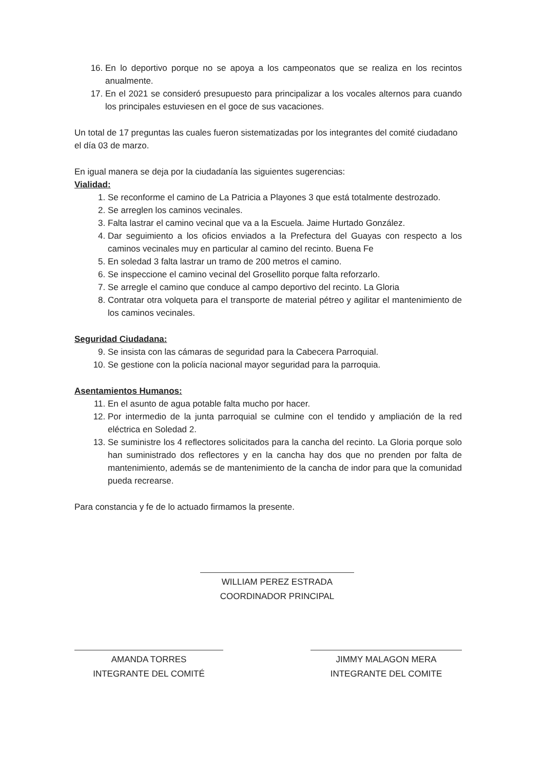16. En lo deportivo porque no se apoya a los campeonatos que se realiza en los recintos anualmente.
17. En el 2021 se consideró presupuesto para principalizar a los vocales alternos para cuando los principales estuviesen en el goce de sus vacaciones.
Un total de 17 preguntas las cuales fueron sistematizadas por los integrantes del comité ciudadano el día 03 de marzo.
En igual manera se deja por la ciudadanía las siguientes sugerencias:
Vialidad:
1. Se reconforme el camino de La Patricia a Playones 3 que está totalmente destrozado.
2. Se arreglen los caminos vecinales.
3. Falta lastrar el camino vecinal que va a la Escuela. Jaime Hurtado González.
4. Dar seguimiento a los oficios enviados a la Prefectura del Guayas con respecto a los caminos vecinales muy en particular al camino del recinto. Buena Fe
5. En soledad 3 falta lastrar un tramo de 200 metros el camino.
6. Se inspeccione el camino vecinal del Grosellito porque falta reforzarlo.
7. Se arregle el camino que conduce al campo deportivo del recinto. La Gloria
8. Contratar otra volqueta para el transporte de material pétreo y agilitar el mantenimiento de los caminos vecinales.
Seguridad Ciudadana:
9. Se insista con las cámaras de seguridad para la Cabecera Parroquial.
10. Se gestione con la policía nacional mayor seguridad para la parroquia.
Asentamientos Humanos:
11. En el asunto de agua potable falta mucho por hacer.
12. Por intermedio de la junta parroquial se culmine con el tendido y ampliación de la red eléctrica en Soledad 2.
13. Se suministre los 4 reflectores solicitados para la cancha del recinto. La Gloria porque solo han suministrado dos reflectores y en la cancha hay dos que no prenden por falta de mantenimiento, además se de mantenimiento de la cancha de indor para que la comunidad pueda recrearse.
Para constancia y fe de lo actuado firmamos la presente.
WILLIAM PEREZ ESTRADA
COORDINADOR PRINCIPAL
AMANDA TORRES
INTEGRANTE DEL COMITÉ
JIMMY MALAGON MERA
INTEGRANTE DEL COMITE